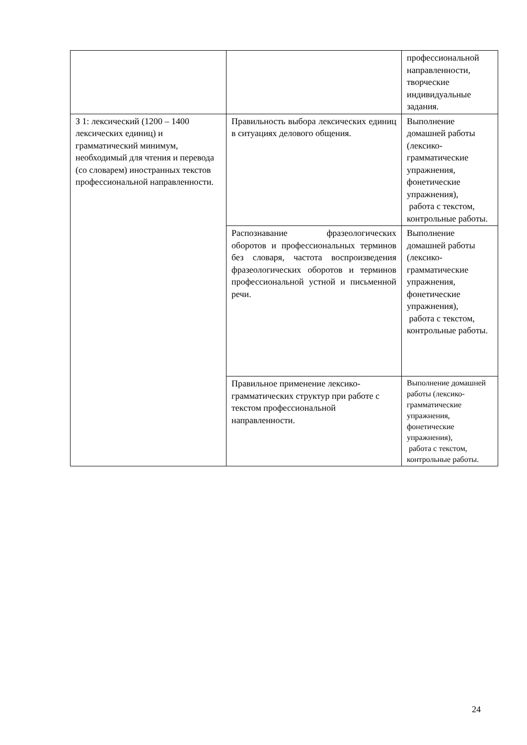| | | профессиональной направленности, творческие индивидуальные задания. |
| З 1: лексический (1200 – 1400 лексических единиц) и грамматический минимум, необходимый для чтения и перевода (со словарем) иностранных текстов профессиональной направленности. | Правильность выбора лексических единиц в ситуациях делового общения. | Выполнение домашней работы (лексико-грамматические упражнения, фонетические упражнения), работа с текстом, контрольные работы. |
| | Распознавание фразеологических оборотов и профессиональных терминов без словаря, частота воспроизведения фразеологических оборотов и терминов профессиональной устной и письменной речи. | Выполнение домашней работы (лексико-грамматические упражнения, фонетические упражнения), работа с текстом, контрольные работы. |
| | Правильное применение лексико-грамматических структур при работе с текстом профессиональной направленности. | Выполнение домашней работы (лексико-грамматические упражнения, фонетические упражнения), работа с текстом, контрольные работы. |
24